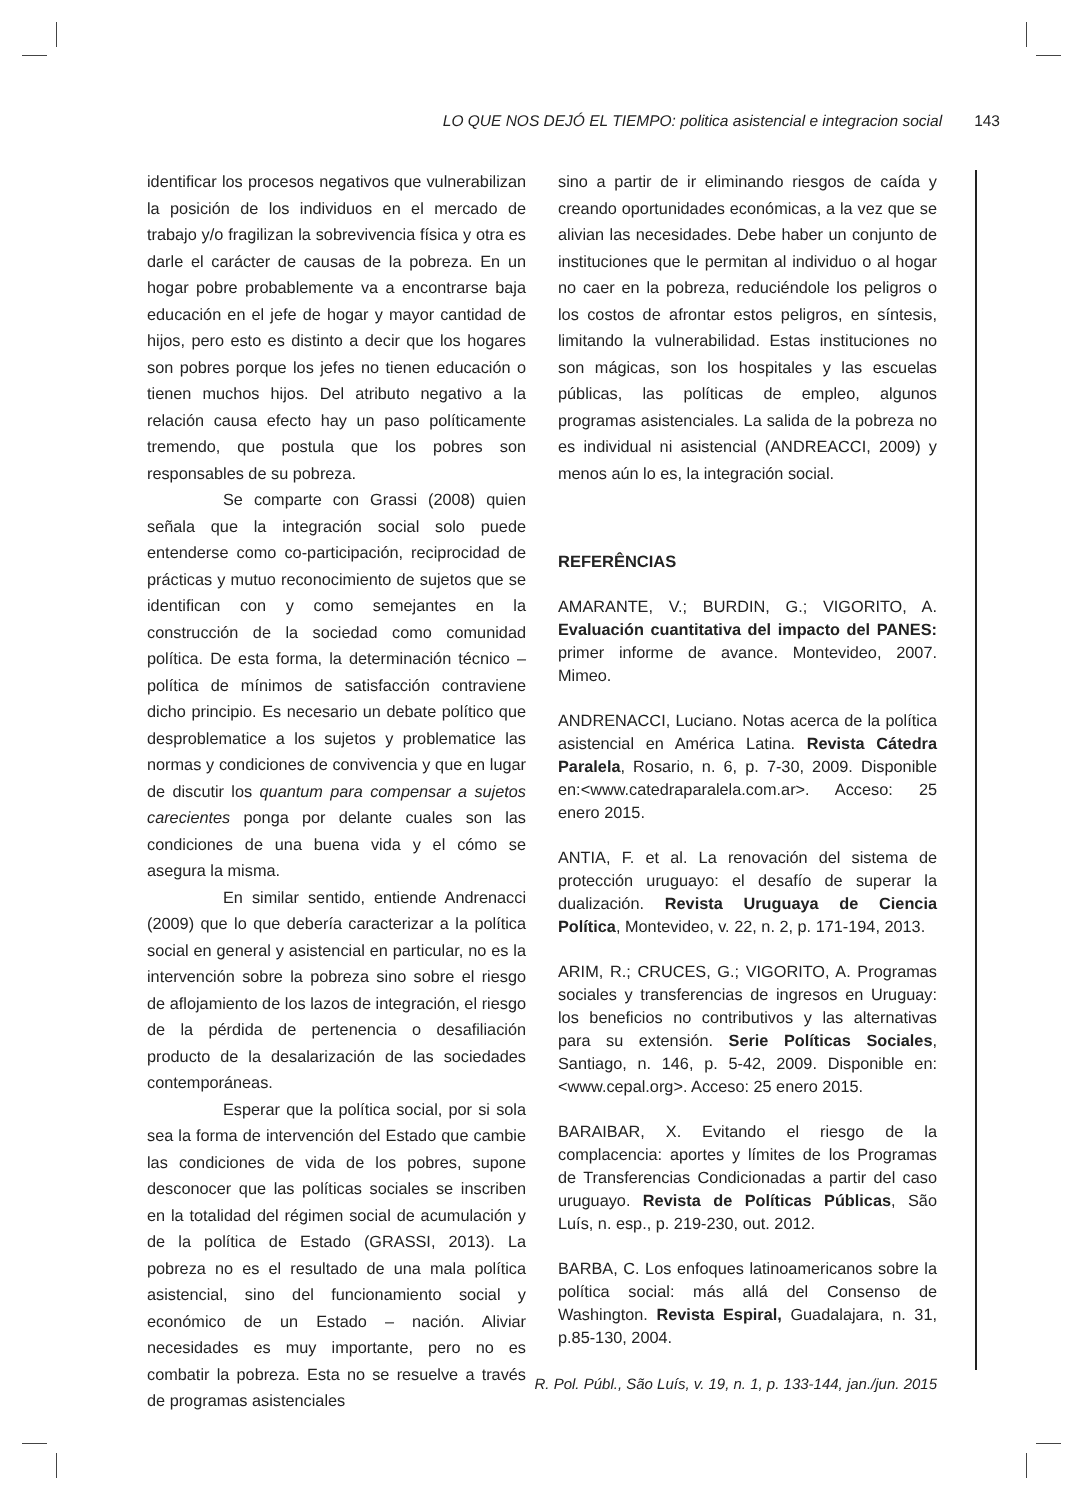LO QUE NOS DEJÓ EL TIEMPO: politica asistencial e integracion social 143
identificar los procesos negativos que vulnerabilizan la posición de los individuos en el mercado de trabajo y/o fragilizan la sobrevivencia física y otra es darle el carácter de causas de la pobreza. En un hogar pobre probablemente va a encontrarse baja educación en el jefe de hogar y mayor cantidad de hijos, pero esto es distinto a decir que los hogares son pobres porque los jefes no tienen educación o tienen muchos hijos. Del atributo negativo a la relación causa efecto hay un paso políticamente tremendo, que postula que los pobres son responsables de su pobreza.
Se comparte con Grassi (2008) quien señala que la integración social solo puede entenderse como co-participación, reciprocidad de prácticas y mutuo reconocimiento de sujetos que se identifican con y como semejantes en la construcción de la sociedad como comunidad política. De esta forma, la determinación técnico – política de mínimos de satisfacción contraviene dicho principio. Es necesario un debate político que desproblematice a los sujetos y problematice las normas y condiciones de convivencia y que en lugar de discutir los quantum para compensar a sujetos carecientes ponga por delante cuales son las condiciones de una buena vida y el cómo se asegura la misma.
En similar sentido, entiende Andrenacci (2009) que lo que debería caracterizar a la política social en general y asistencial en particular, no es la intervención sobre la pobreza sino sobre el riesgo de aflojamiento de los lazos de integración, el riesgo de la pérdida de pertenencia o desafiliación producto de la desalarización de las sociedades contemporáneas.
Esperar que la política social, por si sola sea la forma de intervención del Estado que cambie las condiciones de vida de los pobres, supone desconocer que las políticas sociales se inscriben en la totalidad del régimen social de acumulación y de la política de Estado (GRASSI, 2013). La pobreza no es el resultado de una mala política asistencial, sino del funcionamiento social y económico de un Estado – nación. Aliviar necesidades es muy importante, pero no es combatir la pobreza. Esta no se resuelve a través de programas asistenciales
sino a partir de ir eliminando riesgos de caída y creando oportunidades económicas, a la vez que se alivian las necesidades. Debe haber un conjunto de instituciones que le permitan al individuo o al hogar no caer en la pobreza, reduciéndole los peligros o los costos de afrontar estos peligros, en síntesis, limitando la vulnerabilidad. Estas instituciones no son mágicas, son los hospitales y las escuelas públicas, las políticas de empleo, algunos programas asistenciales. La salida de la pobreza no es individual ni asistencial (ANDREACCI, 2009) y menos aún lo es, la integración social.
REFERÊNCIAS
AMARANTE, V.; BURDIN, G.; VIGORITO, A. Evaluación cuantitativa del impacto del PANES: primer informe de avance. Montevideo, 2007. Mimeo.
ANDRENACCI, Luciano. Notas acerca de la política asistencial en América Latina. Revista Cátedra Paralela, Rosario, n. 6, p. 7-30, 2009. Disponible en:<www.catedraparalela.com.ar>. Acceso: 25 enero 2015.
ANTIA, F. et al. La renovación del sistema de protección uruguayo: el desafío de superar la dualización. Revista Uruguaya de Ciencia Política, Montevideo, v. 22, n. 2, p. 171-194, 2013.
ARIM, R.; CRUCES, G.; VIGORITO, A. Programas sociales y transferencias de ingresos en Uruguay: los beneficios no contributivos y las alternativas para su extensión. Serie Políticas Sociales, Santiago, n. 146, p. 5-42, 2009. Disponible en:<www.cepal.org>. Acceso: 25 enero 2015.
BARAIBAR, X. Evitando el riesgo de la complacencia: aportes y límites de los Programas de Transferencias Condicionadas a partir del caso uruguayo. Revista de Políticas Públicas, São Luís, n. esp., p. 219-230, out. 2012.
BARBA, C. Los enfoques latinoamericanos sobre la política social: más allá del Consenso de Washington. Revista Espiral, Guadalajara, n. 31, p.85-130, 2004.
R. Pol. Públ., São Luís, v. 19, n. 1, p. 133-144, jan./jun. 2015